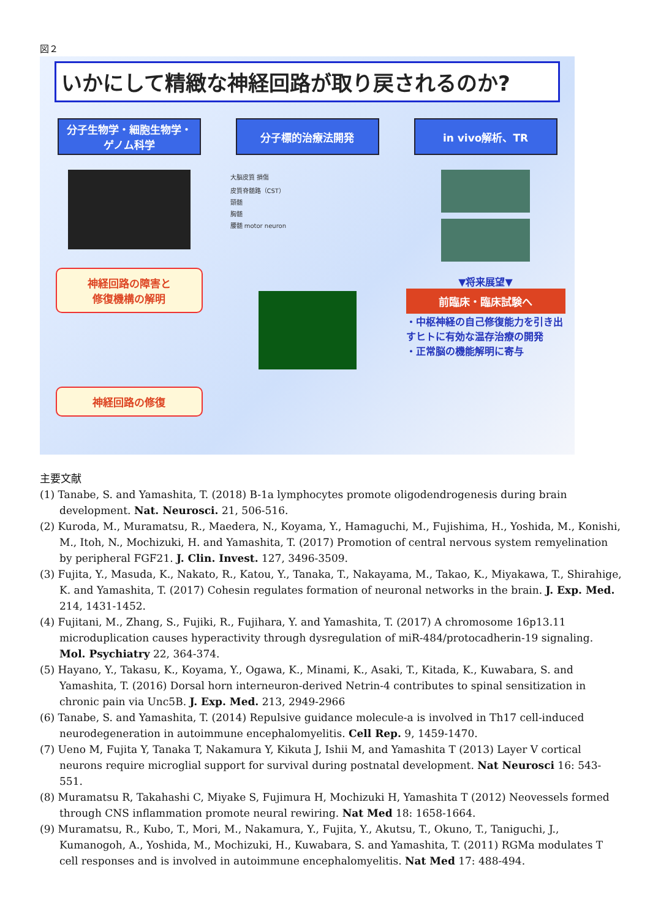図２
いかにして精緻な神経回路が取り戻されるのか?
分子生物学・細胞生物学・
ゲノム科学
分子標的治療法開発 in vivo解析、TR
神経回路の障害と
修復機構の解明
神経回路の修復
大脳皮質 損傷
皮質脊髄路（CST）
頸髄
胸髄
腰髄 motor neuron
▼将来展望▼
前臨床・臨床試験へ
・中枢神経の自己修復能力を引き出すヒトに有効な温存治療の開発
・正常脳の機能解明に寄与
主要文献
(1) Tanabe, S. and Yamashita, T. (2018) B-1a lymphocytes promote oligodendrogenesis during brain development. Nat. Neurosci. 21, 506-516.
(2) Kuroda, M., Muramatsu, R., Maedera, N., Koyama, Y., Hamaguchi, M., Fujishima, H., Yoshida, M., Konishi, M., Itoh, N., Mochizuki, H. and Yamashita, T. (2017) Promotion of central nervous system remyelination by peripheral FGF21. J. Clin. Invest. 127, 3496-3509.
(3) Fujita, Y., Masuda, K., Nakato, R., Katou, Y., Tanaka, T., Nakayama, M., Takao, K., Miyakawa, T., Shirahige, K. and Yamashita, T. (2017) Cohesin regulates formation of neuronal networks in the brain. J. Exp. Med. 214, 1431-1452.
(4) Fujitani, M., Zhang, S., Fujiki, R., Fujihara, Y. and Yamashita, T. (2017) A chromosome 16p13.11 microduplication causes hyperactivity through dysregulation of miR-484/protocadherin-19 signaling. Mol. Psychiatry 22, 364-374.
(5) Hayano, Y., Takasu, K., Koyama, Y., Ogawa, K., Minami, K., Asaki, T., Kitada, K., Kuwabara, S. and Yamashita, T. (2016) Dorsal horn interneuron-derived Netrin-4 contributes to spinal sensitization in chronic pain via Unc5B. J. Exp. Med. 213, 2949-2966
(6) Tanabe, S. and Yamashita, T. (2014) Repulsive guidance molecule-a is involved in Th17 cell-induced neurodegeneration in autoimmune encephalomyelitis. Cell Rep. 9, 1459-1470.
(7) Ueno M, Fujita Y, Tanaka T, Nakamura Y, Kikuta J, Ishii M, and Yamashita T (2013) Layer V cortical neurons require microglial support for survival during postnatal development. Nat Neurosci 16: 543-551.
(8) Muramatsu R, Takahashi C, Miyake S, Fujimura H, Mochizuki H, Yamashita T (2012) Neovessels formed through CNS inflammation promote neural rewiring. Nat Med 18: 1658-1664.
(9) Muramatsu, R., Kubo, T., Mori, M., Nakamura, Y., Fujita, Y., Akutsu, T., Okuno, T., Taniguchi, J., Kumanogoh, A., Yoshida, M., Mochizuki, H., Kuwabara, S. and Yamashita, T. (2011) RGMa modulates T cell responses and is involved in autoimmune encephalomyelitis. Nat Med 17: 488-494.